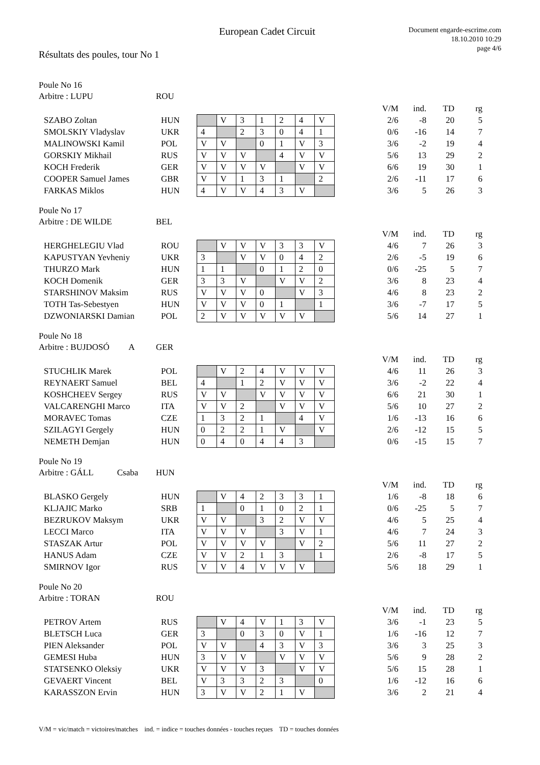European Cadet Circuit
Document engarde-escrime.com
18.10.2010 10:29
page 4/6
Résultats des poules, tour No 1
Poule No 16
Arbitre : LUPU ROU
| | | | | | | | | | | V/M | ind. | TD | rg |
| SZABO Zoltan | HUN | | V | 3 | 1 | 2 | 4 | V | | 2/6 | -8 | 20 | 5 |
| SMOLSKIY Vladyslav | UKR | 4 | | 2 | 3 | 0 | 4 | 1 | | 0/6 | -16 | 14 | 7 |
| MALINOWSKI Kamil | POL | V | V | | 0 | 1 | V | 3 | | 3/6 | -2 | 19 | 4 |
| GORSKIY Mikhail | RUS | V | V | V | | 4 | V | V | | 5/6 | 13 | 29 | 2 |
| KOCH Frederik | GER | V | V | V | V | | V | V | | 6/6 | 19 | 30 | 1 |
| COOPER Samuel James | GBR | V | V | 1 | 3 | 1 | | 2 | | 2/6 | -11 | 17 | 6 |
| FARKAS Miklos | HUN | 4 | V | V | 4 | 3 | V | | | 3/6 | 5 | 26 | 3 |
Poule No 17
Arbitre : DE WILDE BEL
| | | | | | | | | | | V/M | ind. | TD | rg |
| HERGHELEGIU Vlad | ROU | | V | V | V | 3 | 3 | V | | 4/6 | 7 | 26 | 3 |
| KAPUSTYAN Yevheniy | UKR | 3 | | V | V | 0 | 4 | 2 | | 2/6 | -5 | 19 | 6 |
| THURZO Mark | HUN | 1 | 1 | | 0 | 1 | 2 | 0 | | 0/6 | -25 | 5 | 7 |
| KOCH Domenik | GER | 3 | 3 | V | | V | V | 2 | | 3/6 | 8 | 23 | 4 |
| STARSHINOV Maksim | RUS | V | V | V | 0 | | V | 3 | | 4/6 | 8 | 23 | 2 |
| TOTH Tas-Sebestyen | HUN | V | V | V | 0 | 1 | | 1 | | 3/6 | -7 | 17 | 5 |
| DZWONIARSKI Damian | POL | 2 | V | V | V | V | V | | | 5/6 | 14 | 27 | 1 |
Poule No 18
Arbitre : BUJDOSÓ A GER
| | | | | | | | | | | V/M | ind. | TD | rg |
| STUCHLIK Marek | POL | | V | 2 | 4 | V | V | V | | 4/6 | 11 | 26 | 3 |
| REYNAERT Samuel | BEL | 4 | | 1 | 2 | V | V | V | | 3/6 | -2 | 22 | 4 |
| KOSHCHEEV Sergey | RUS | V | V | | V | V | V | V | | 6/6 | 21 | 30 | 1 |
| VALCARENGHI Marco | ITA | V | V | 2 | | V | V | V | | 5/6 | 10 | 27 | 2 |
| MORAVEC Tomas | CZE | 1 | 3 | 2 | 1 | | 4 | V | | 1/6 | -13 | 16 | 6 |
| SZILAGYI Gergely | HUN | 0 | 2 | 2 | 1 | V | | V | | 2/6 | -12 | 15 | 5 |
| NEMETH Demjan | HUN | 0 | 4 | 0 | 4 | 4 | 3 | | | 0/6 | -15 | 15 | 7 |
Poule No 19
Arbitre : GÁLL Csaba HUN
| | | | | | | | | | | V/M | ind. | TD | rg |
| BLASKO Gergely | HUN | | V | 4 | 2 | 3 | 3 | 1 | | 1/6 | -8 | 18 | 6 |
| KLJAJIC Marko | SRB | 1 | | 0 | 1 | 0 | 2 | 1 | | 0/6 | -25 | 5 | 7 |
| BEZRUKOV Maksym | UKR | V | V | | 3 | 2 | V | V | | 4/6 | 5 | 25 | 4 |
| LECCI Marco | ITA | V | V | V | | 3 | V | 1 | | 4/6 | 7 | 24 | 3 |
| STASZAK Artur | POL | V | V | V | V | | V | 2 | | 5/6 | 11 | 27 | 2 |
| HANUS Adam | CZE | V | V | 2 | 1 | 3 | | 1 | | 2/6 | -8 | 17 | 5 |
| SMIRNOV Igor | RUS | V | V | 4 | V | V | V | | | 5/6 | 18 | 29 | 1 |
Poule No 20
Arbitre : TORAN ROU
| | | | | | | | | | | V/M | ind. | TD | rg |
| PETROV Artem | RUS | | V | 4 | V | 1 | 3 | V | | 3/6 | -1 | 23 | 5 |
| BLETSCH Luca | GER | 3 | | 0 | 3 | 0 | V | 1 | | 1/6 | -16 | 12 | 7 |
| PIEN Aleksander | POL | V | V | | 4 | 3 | V | 3 | | 3/6 | 3 | 25 | 3 |
| GEMESI Huba | HUN | 3 | V | V | | V | V | V | | 5/6 | 9 | 28 | 2 |
| STATSENKO Oleksiy | UKR | V | V | V | 3 | | V | V | | 5/6 | 15 | 28 | 1 |
| GEVAERT Vincent | BEL | V | 3 | 3 | 2 | 3 | | 0 | | 1/6 | -12 | 16 | 6 |
| KARASSZON Ervin | HUN | 3 | V | V | 2 | 1 | V | | | 3/6 | 2 | 21 | 4 |
V/M = vic/match = victoires/matches ind. = indice = touches données - touches reçues TD = touches données